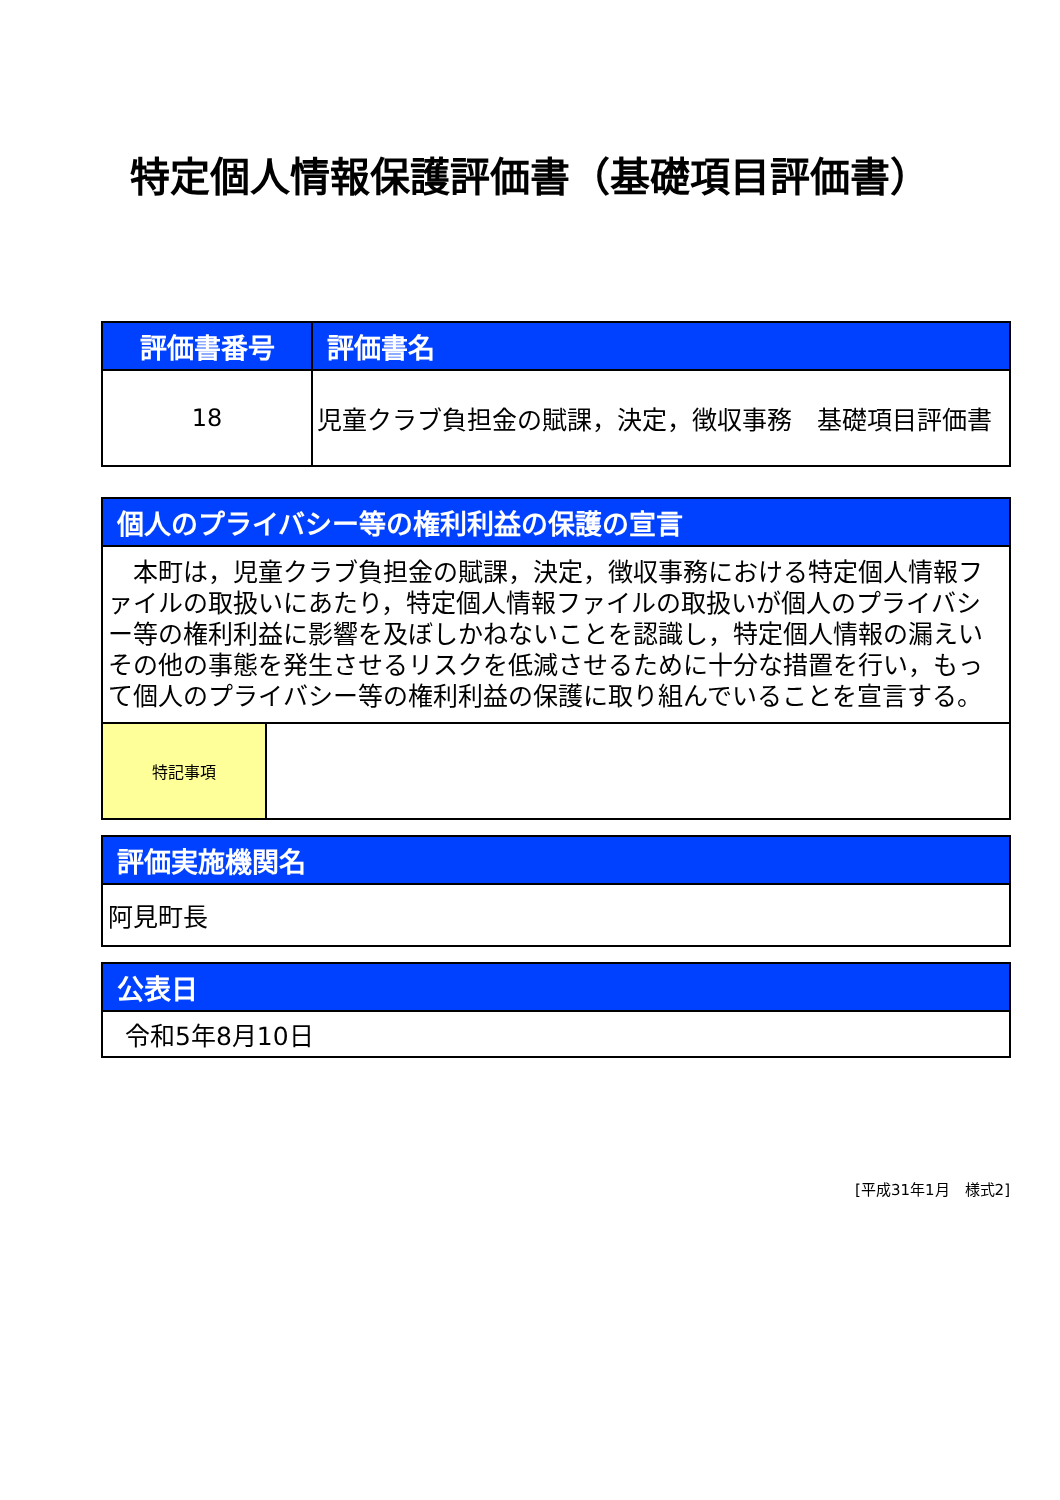特定個人情報保護評価書（基礎項目評価書）
| 評価書番号 | 評価書名 |
| --- | --- |
| 18 | 児童クラブ負担金の賦課，決定，徴収事務 基礎項目評価書 |
| 個人のプライバシー等の権利利益の保護の宣言 | |
| --- | --- |
| 本町は，児童クラブ負担金の賦課，決定，徴収事務における特定個人情報ファイルの取扱いにあたり，特定個人情報ファイルの取扱いが個人のプライバシー等の権利利益に影響を及ぼしかねないことを認識し，特定個人情報の漏えいその他の事態を発生させるリスクを低減させるために十分な措置を行い，もって個人のプライバシー等の権利利益の保護に取り組んでいることを宣言する。 | |
| 特記事項 | |
| 評価実施機関名 |
| --- |
| 阿見町長 |
| 公表日 |
| --- |
| 令和5年8月10日 |
[平成31年1月　様式2]